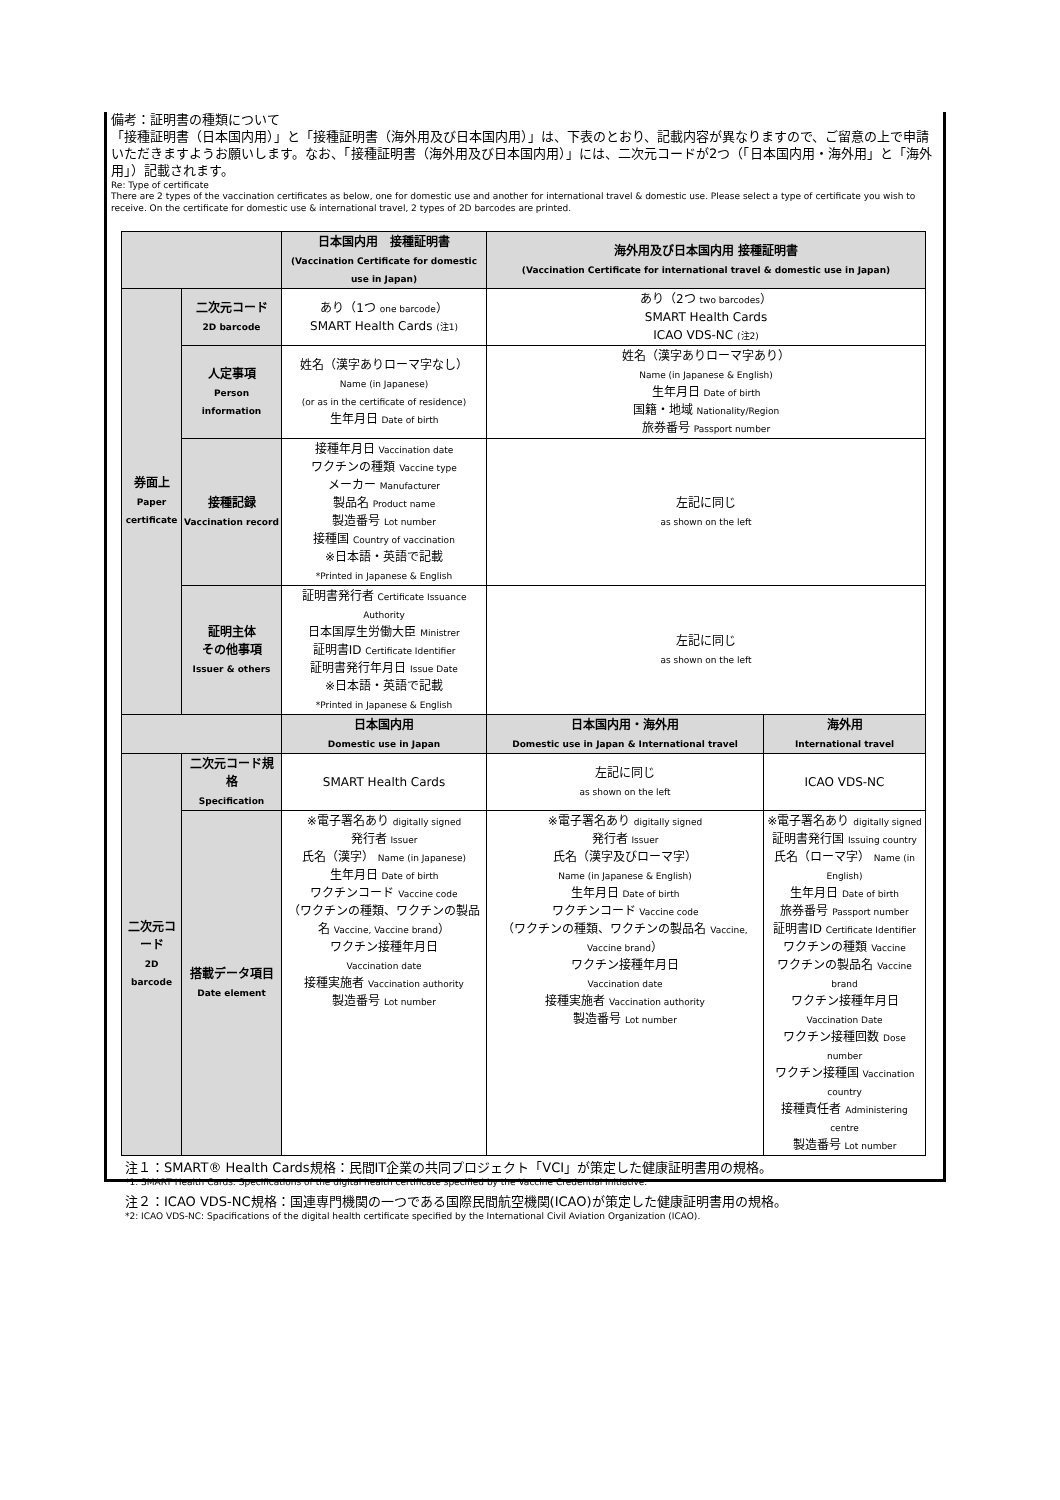備考：証明書の種類について
「接種証明書（日本国内用）」と「接種証明書（海外用及び日本国内用）」は、下表のとおり、記載内容が異なりますので、ご留意の上で申請いただきますようお願いします。なお、「接種証明書（海外用及び日本国内用）」には、二次元コードが2つ（「日本国内用・海外用」と「海外用」）記載されます。
Re: Type of certificate
There are 2 types of the vaccination certificates as below, one for domestic use and another for international travel & domestic use. Please select a type of certificate you wish to receive. On the certificate for domestic use & international travel, 2 types of 2D barcodes are printed.
| | | 日本国内用 接種証明書 (Vaccination Certificate for domestic use in Japan) | 海外用及び日本国内用 接種証明書 (Vaccination Certificate for international travel & domestic use in Japan) | |
| 券面上 Paper certificate | 二次元コード 2D barcode | あり（1つ one barcode ） SMART Health Cards (注1) | あり（2つ two barcodes ） SMART Health Cards ICAO VDS-NC (注2) | |
| | 人定事項 Person information | 姓名（漢字ありローマ字なし） Name (in Japanese) (or as in the certificate of residence) 生年月日 Date of birth | 姓名（漢字ありローマ字あり） Name (in Japanese & English) 生年月日 Date of birth 国籍・地域 Nationality/Region 旅券番号 Passport number | |
| | 接種記録 Vaccination record | 接種年月日 Vaccination date ワクチンの種類 Vaccine type メーカー Manufacturer 製品名 Product name 製造番号 Lot number 接種国 Country of vaccination ※日本語・英語で記載 *Printed in Japanese & English | 左記に同じ as shown on the left | |
| | 証明主体 その他事項 Issuer & others | 証明書発行者 Certificate Issuance Authority 日本国厚生労働大臣 Ministrer 証明書ID Certificate Identifier 証明書発行年月日 Issue Date ※日本語・英語で記載 *Printed in Japanese & English | 左記に同じ as shown on the left | |
| | | 日本国内用 Domestic use in Japan | 日本国内用・海外用 Domestic use in Japan & International travel | 海外用 International travel |
| 二次元コード 2D barcode | 二次元コード規格 Specification | SMART Health Cards | 左記に同じ as shown on the left | ICAO VDS-NC |
| | 搭載データ項目 Date element | ※電子署名あり digitally signed 発行者 Issuer 氏名（漢字） Name (in Japanese) 生年月日 Date of birth ワクチンコード Vaccine code （ワクチンの種類、ワクチンの製品名 Vaccine, Vaccine brand ） ワクチン接種年月日 Vaccination date 接種実施者 Vaccination authority 製造番号 Lot number | ※電子署名あり digitally signed 発行者 Issuer 氏名（漢字及びローマ字） Name (in Japanese & English) 生年月日 Date of birth ワクチンコード Vaccine code （ワクチンの種類、ワクチンの製品名 Vaccine, Vaccine brand ） ワクチン接種年月日 Vaccination date 接種実施者 Vaccination authority 製造番号 Lot number | ※電子署名あり digitally signed 証明書発行国 Issuing country 氏名（ローマ字） Name (in English) 生年月日 Date of birth 旅券番号 Passport number 証明書ID Certificate Identifier ワクチンの種類 Vaccine ワクチンの製品名 Vaccine brand ワクチン接種年月日 Vaccination Date ワクチン接種回数 Dose number ワクチン接種国 Vaccination country 接種責任者 Administering centre 製造番号 Lot number |
注１：SMART® Health Cards規格：民間IT企業の共同プロジェクト「VCI」が策定した健康証明書用の規格。
*1: SMART Health Cards: Specifications of the digital health certificate specified by the Vaccine Credential Initiative.
注２：ICAO VDS-NC規格：国連専門機関の一つである国際民間航空機関(ICAO)が策定した健康証明書用の規格。
*2: ICAO VDS-NC: Spacifications of the digital health certificate specified by the International Civil Aviation Organization (ICAO).